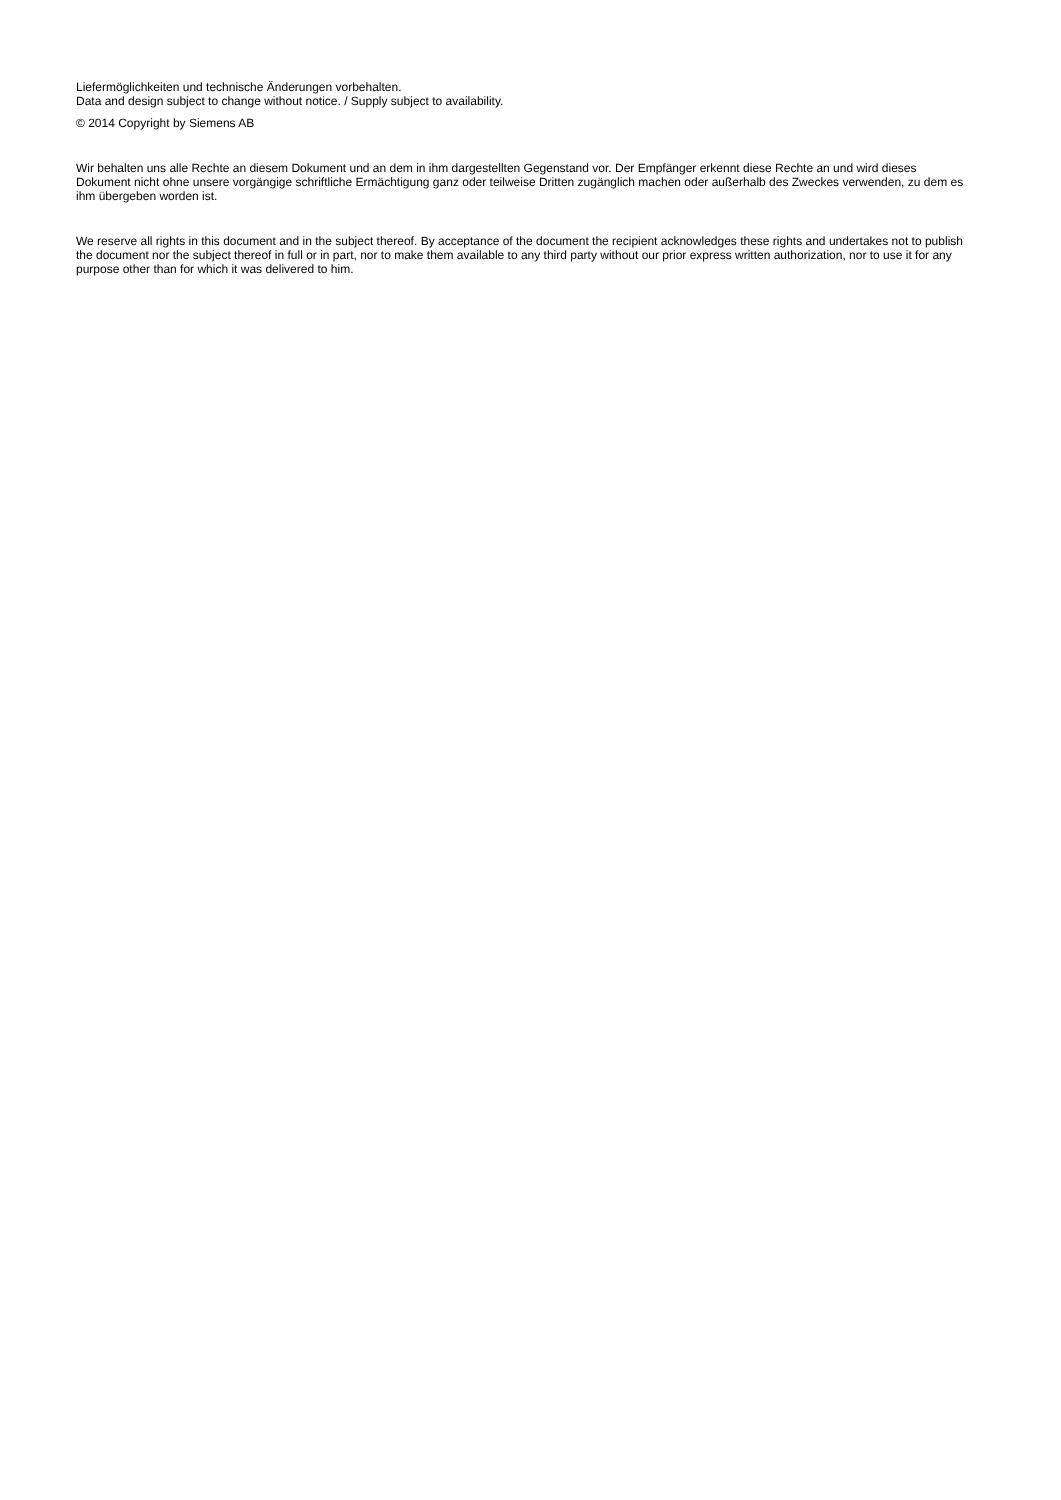Liefermöglichkeiten und technische Änderungen vorbehalten.
Data and design subject to change without notice. / Supply subject to availability.
© 2014 Copyright by Siemens AB
Wir behalten uns alle Rechte an diesem Dokument und an dem in ihm dargestellten Gegenstand vor. Der Empfänger erkennt diese Rechte an und wird dieses Dokument nicht ohne unsere vorgängige schriftliche Ermächtigung ganz oder teilweise Dritten zugänglich machen oder außerhalb des Zweckes verwenden, zu dem es ihm übergeben worden ist.
We reserve all rights in this document and in the subject thereof. By acceptance of the document the recipient acknowledges these rights and undertakes not to publish the document nor the subject thereof in full or in part, nor to make them available to any third party without our prior express written authorization, nor to use it for any purpose other than for which it was delivered to him.